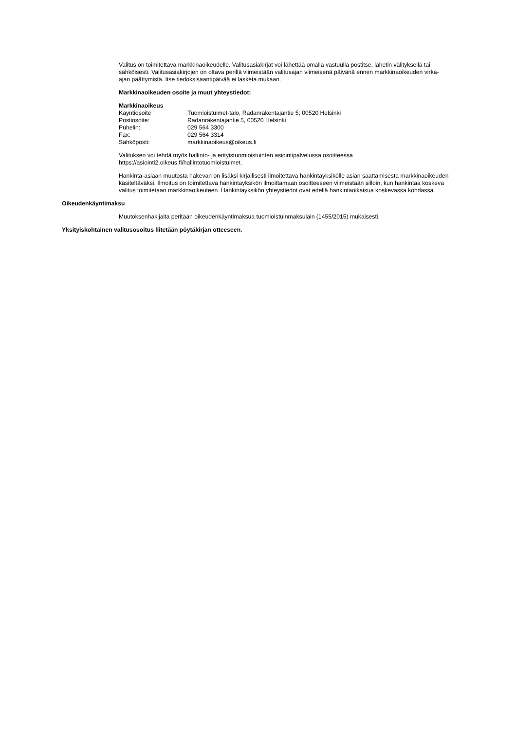Valitus on toimitettava markkinaoikeudelle. Valitusasiakirjat voi lähettää omalla vastuulla postitse, lähetin välityksellä tai sähköisesti. Valitusasiakirjojen on oltava perillä viimeistään valitusajan viimeisenä päivänä ennen markkinaoikeuden virka-ajan päättymistä. Itse tiedoksisaantipäivää ei lasketa mukaan.
Markkinaoikeuden osoite ja muut yhteystiedot:
Markkinaoikeus
| Käyntiosoite | Tuomioistuimet-talo, Radanrakentajantie 5, 00520 Helsinki |
| Postiosoite: | Radanrakentajantie 5, 00520 Helsinki |
| Puhelin: | 029 564 3300 |
| Fax: | 029 564 3314 |
| Sähköposti: | markkinaoikeus@oikeus.fi |
Valituksen voi tehdä myös hallinto- ja erityistuomioistuinten asiointipalvelussa osoitteessa https://asiointi2.oikeus.fi/hallintotuomioistuimet.
Hankinta-asiaan muutosta hakevan on lisäksi kirjallisesti ilmoitettava hankintayksikölle asian saattamisesta markkinaoikeuden käsiteltäväksi. Ilmoitus on toimitettava hankintayksikön ilmoittamaan osoitteeseen viimeistään silloin, kun hankintaa koskeva valitus toimitetaan markkinaoikeuteen. Hankintayksikön yhteystiedot ovat edellä hankintaoikaisua koskevassa kohdassa.
Oikeudenkäyntimaksu
Muutoksenhakijalta peritään oikeudenkäyntimaksua tuomioistuinmaksulain (1455/2015) mukaisesti.
Yksityiskohtainen valitusosoitus liitetään pöytäkirjan otteeseen.